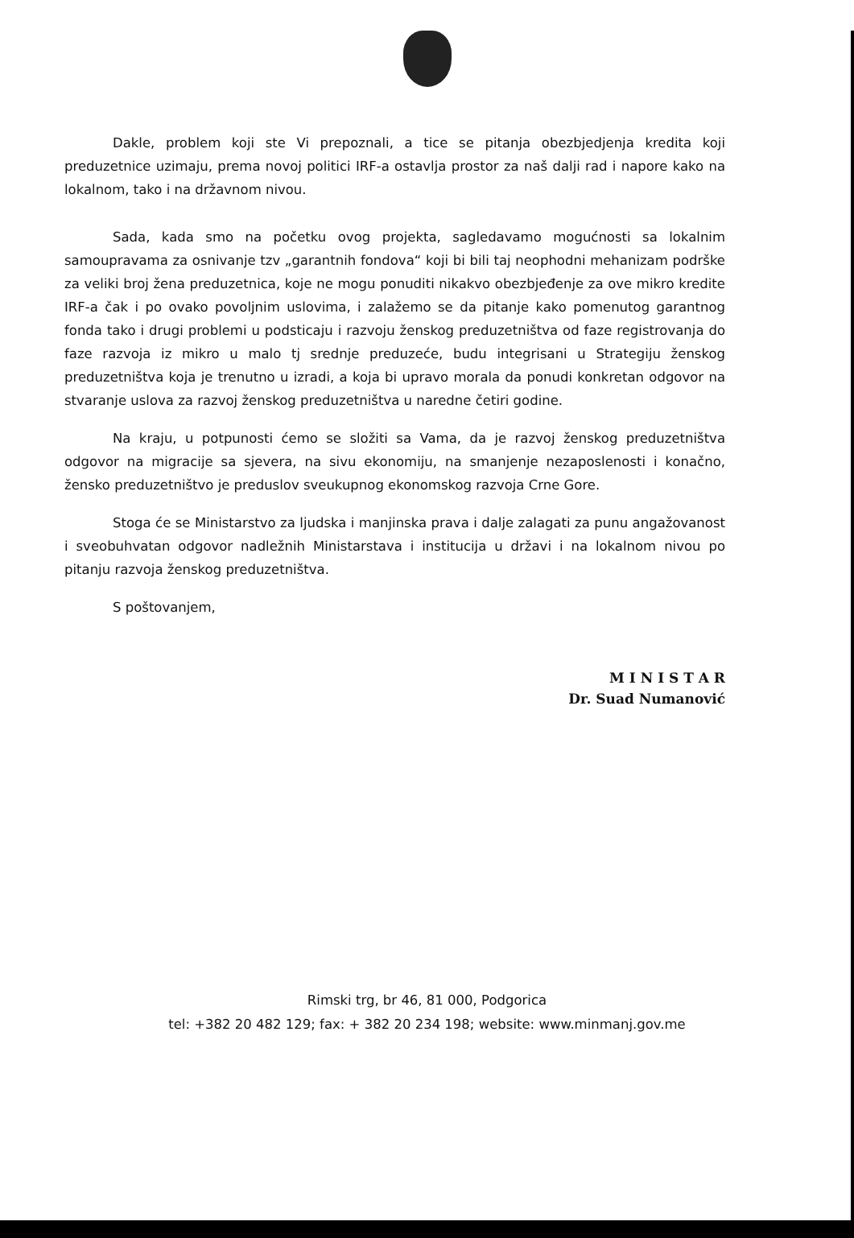Dakle, problem koji ste Vi prepoznali, a tice se pitanja obezbjedjenja kredita koji preduzetnice uzimaju, prema novoj politici IRF-a ostavlja prostor za naš dalji rad i napore kako na lokalnom, tako i na državnom nivou.
Sada, kada smo na početku ovog projekta, sagledavamo mogućnosti sa lokalnim samoupravama za osnivanje tzv „garantnih fondova“ koji bi bili taj neophodni mehanizam podrške za veliki broj žena preduzetnica, koje ne mogu ponuditi nikakvo obezbjeđenje za ove mikro kredite IRF-a čak i po ovako povoljnim uslovima, i zalažemo se da pitanje kako pomenutog garantnog fonda tako i drugi problemi u podsticaju i razvoju ženskog preduzetništva od faze registrovanja do faze razvoja iz mikro u malo tj srednje preduzeće, budu integrisani u Strategiju ženskog preduzetništva koja je trenutno u izradi, a koja bi upravo morala da ponudi konkretan odgovor na stvaranje uslova za razvoj ženskog preduzetništva u naredne četiri godine.
Na kraju, u potpunosti ćemo se složiti sa Vama, da je razvoj ženskog preduzetništva odgovor na migracije sa sjevera, na sivu ekonomiju, na smanjenje nezaposlenosti i konačno, žensko preduzetništvo je preduslov sveukupnog ekonomskog razvoja Crne Gore.
Stoga će se Ministarstvo za ljudska i manjinska prava i dalje zalagati za punu angažovanost i sveobuhvatan odgovor nadležnih Ministarstava i institucija u državi i na lokalnom nivou po pitanju razvoja ženskog preduzetništva.
S poštovanjem,
M I N I S T A R
Dr. Suad Numanović
Rimski trg, br 46, 81 000, Podgorica
tel: +382 20 482 129; fax: + 382 20 234 198; website: www.minmanj.gov.me